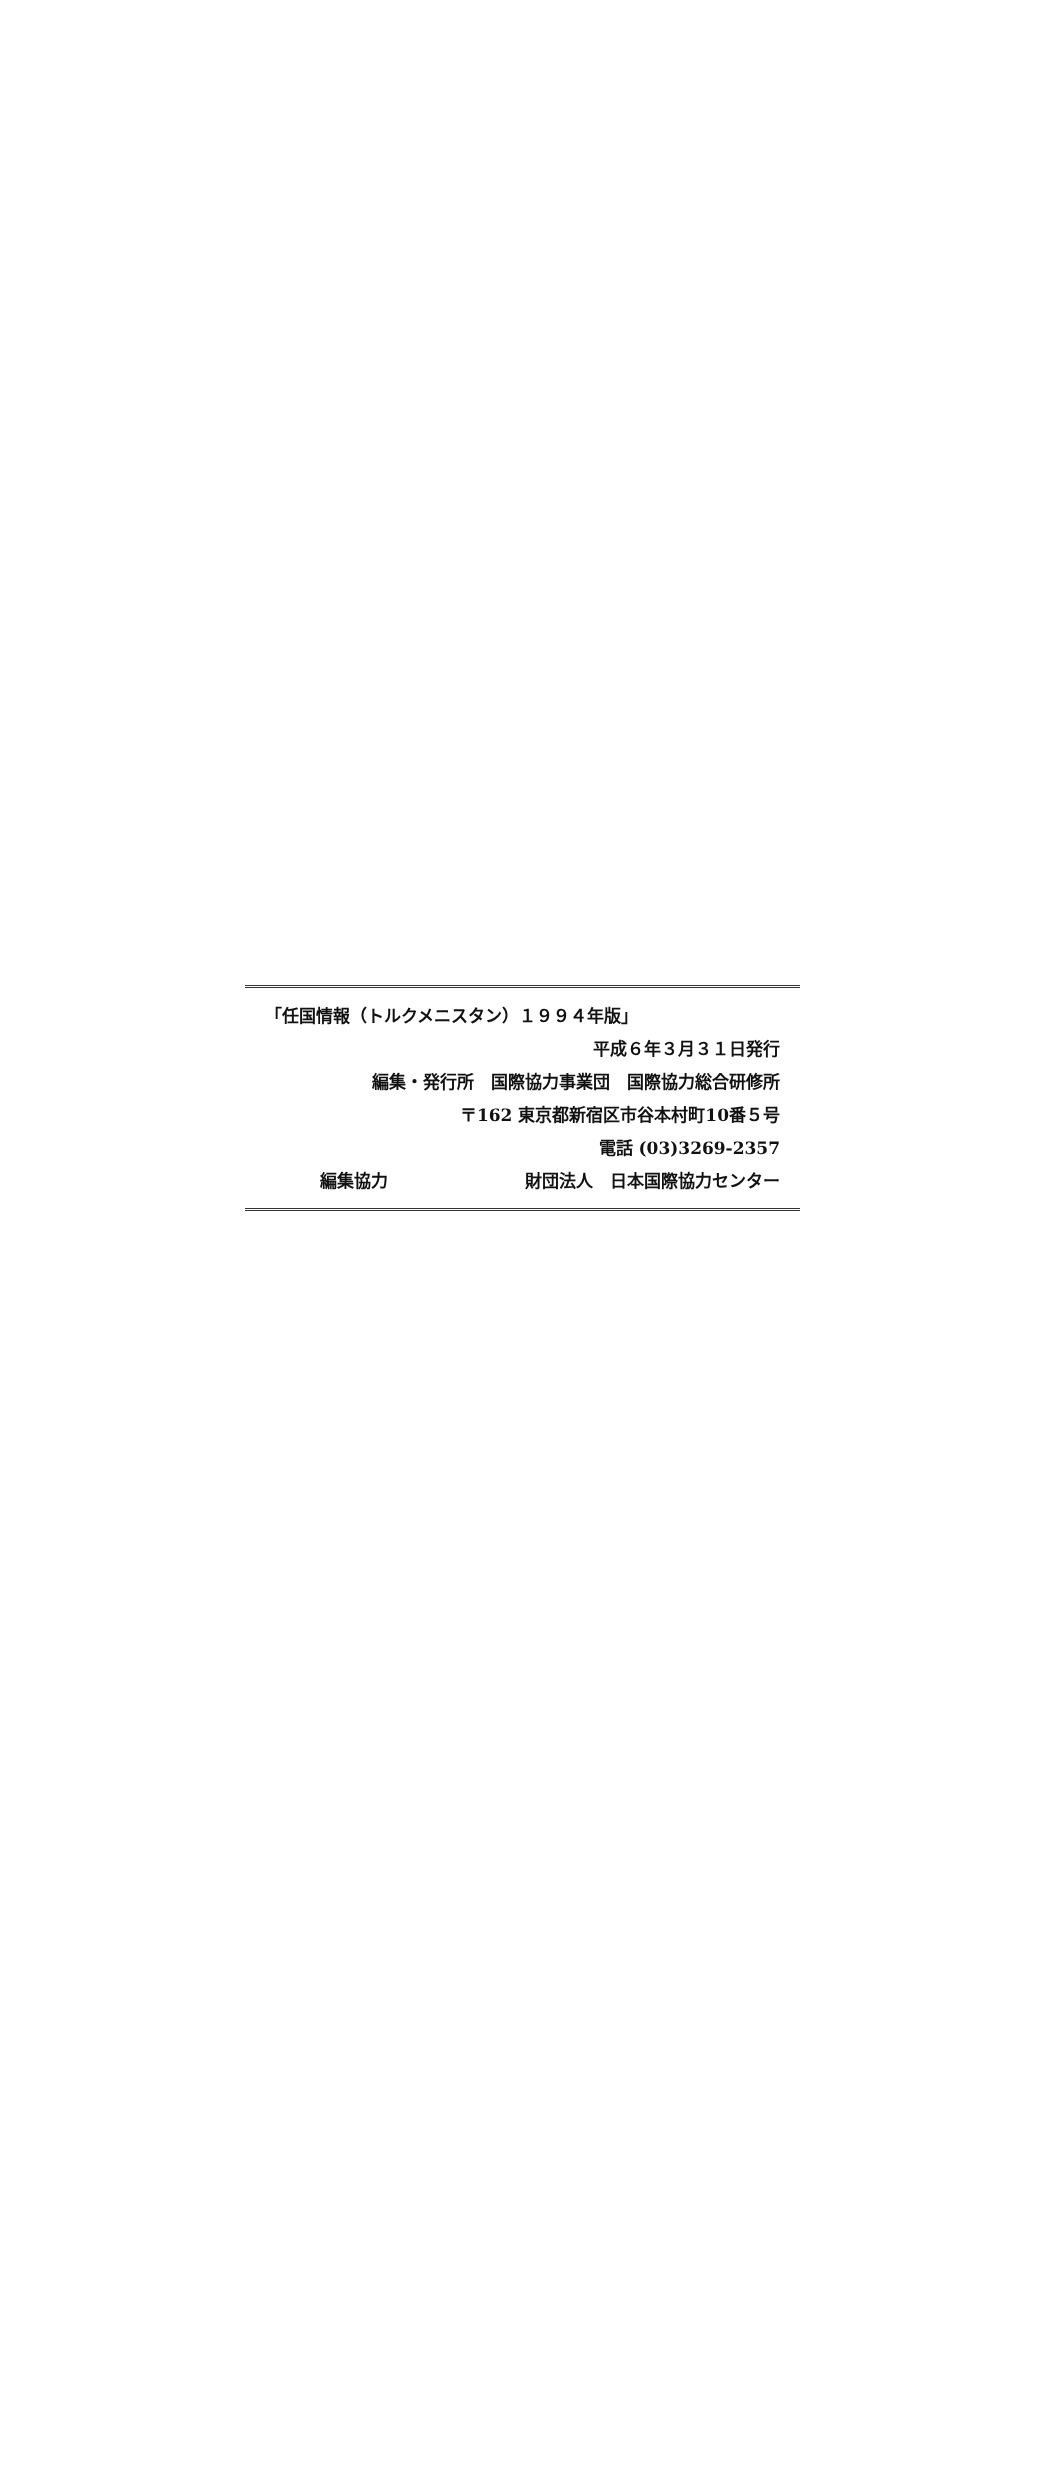「任国情報（トルクメニスタン）１９９４年版」
平成６年３月３１日発行
編集・発行所　国際協力事業団　国際協力総合研修所
〒162 東京都新宿区市谷本村町10番５号
電話 (03)3269-2357
編集協力 財団法人　日本国際協力センター